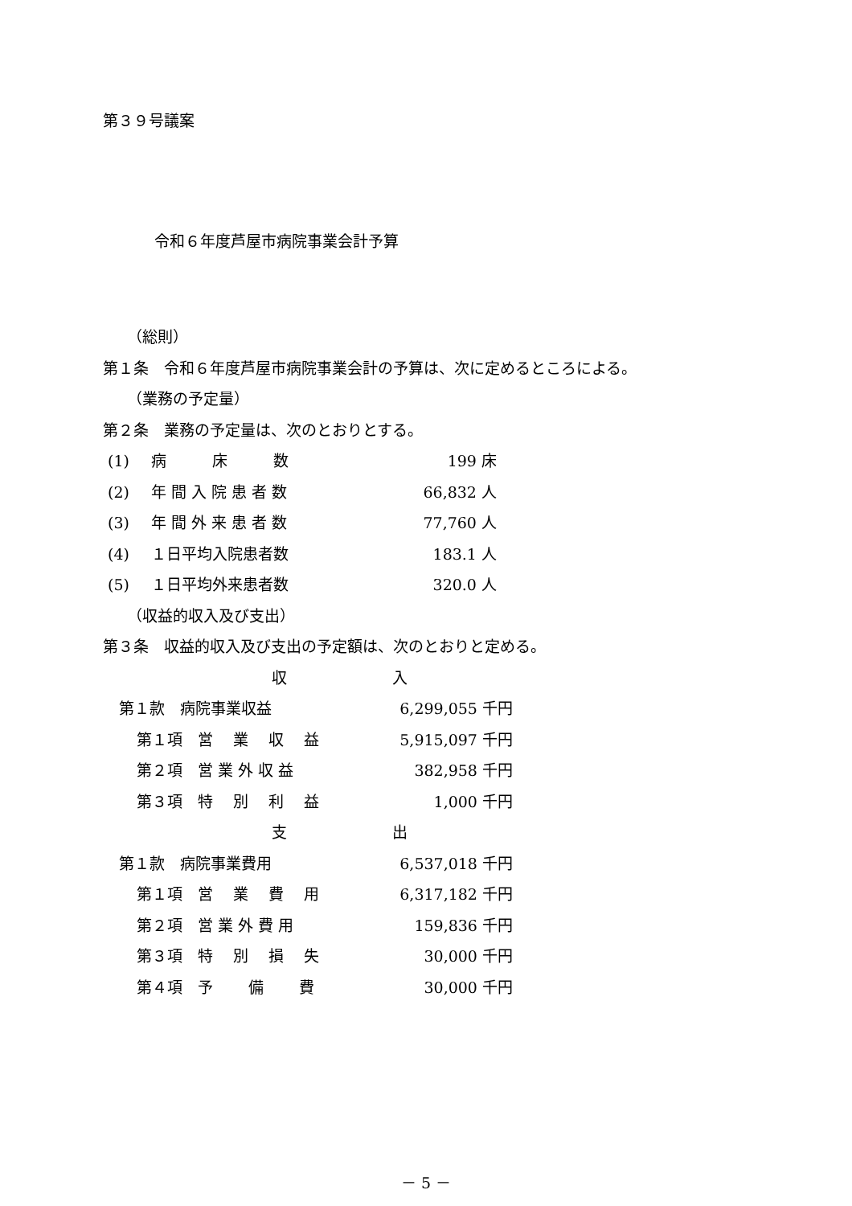第３９号議案
令和６年度芦屋市病院事業会計予算
（総則）
第１条　令和６年度芦屋市病院事業会計の予算は、次に定めるところによる。
（業務の予定量）
第２条　業務の予定量は、次のとおりとする。
| (1) | 病 床 数 | 199 床 |
| (2) | 年 間 入 院 患 者 数 | 66,832 人 |
| (3) | 年 間 外 来 患 者 数 | 77,760 人 |
| (4) | １日平均入院患者数 | 183.1 人 |
| (5) | １日平均外来患者数 | 320.0 人 |
（収益的収入及び支出）
第３条　収益的収入及び支出の予定額は、次のとおりと定める。
| 収 | 入 |
| 第１款 病院事業収益 | 6,299,055 千円 |
| 第１項 営 業 収 益 | 5,915,097 千円 |
| 第２項 営 業 外 収 益 | 382,958 千円 |
| 第３項 特 別 利 益 | 1,000 千円 |
| 支 | 出 |
| 第１款 病院事業費用 | 6,537,018 千円 |
| 第１項 営 業 費 用 | 6,317,182 千円 |
| 第２項 営 業 外 費 用 | 159,836 千円 |
| 第３項 特 別 損 失 | 30,000 千円 |
| 第４項 予 備 費 | 30,000 千円 |
－ 5 －